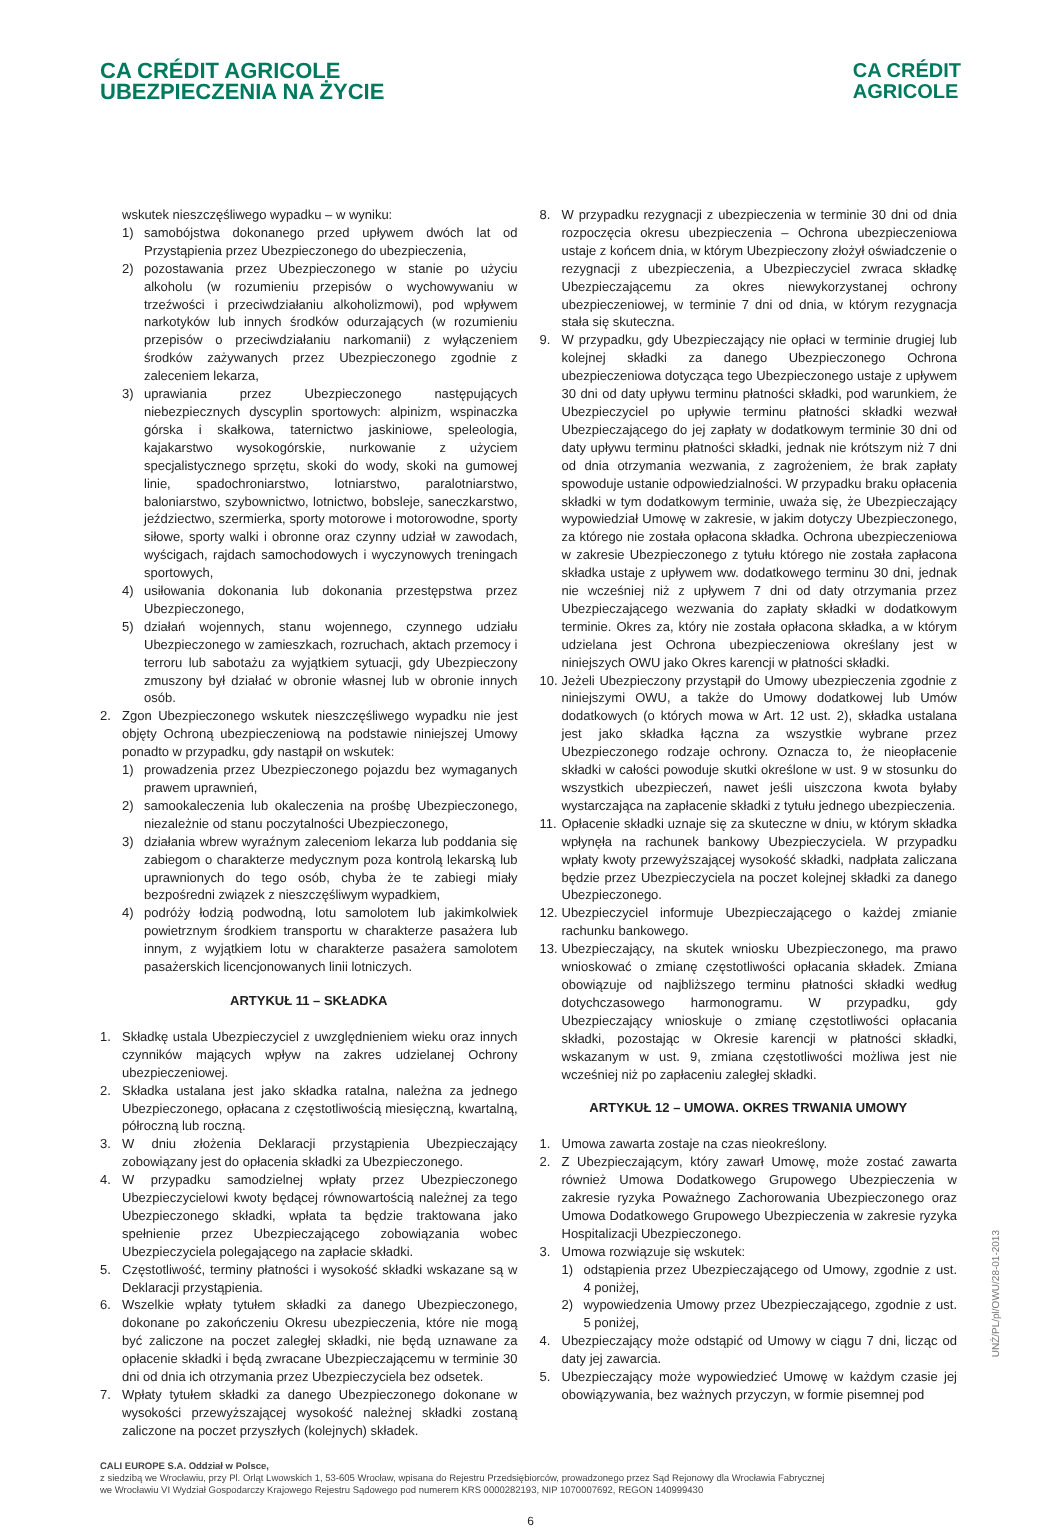CA CRÉDIT AGRICOLE
UBEZPIECZENIA NA ŻYCIE
CA CRÉDIT
AGRICOLE
wskutek nieszczęśliwego wypadku – w wyniku:
1) samobójstwa dokonanego przed upływem dwóch lat od Przystąpienia przez Ubezpieczonego do ubezpieczenia,
2) pozostawania przez Ubezpieczonego w stanie po użyciu alkoholu (w rozumieniu przepisów o wychowywaniu w trzeźwości i przeciwdziałaniu alkoholizmowi), pod wpływem narkotyków lub innych środków odurzających (w rozumieniu przepisów o przeciwdziałaniu narkomanii) z wyłączeniem środków zażywanych przez Ubezpieczonego zgodnie z zaleceniem lekarza,
3) uprawiania przez Ubezpieczonego następujących niebezpiecznych dyscyplin sportowych: alpinizm, wspinaczka górska i skałkowa, taternictwo jaskiniowe, speleologia, kajakarstwo wysokogórskie, nurkowanie z użyciem specjalistycznego sprzętu, skoki do wody, skoki na gumowej linie, spadochroniarstwo, lotniarstwo, paralotniarstwo, baloniarstwo, szybownictwo, lotnictwo, bobsleje, saneczkarstwo, jeździectwo, szermierka, sporty motorowe i motorowodne, sporty siłowe, sporty walki i obronne oraz czynny udział w zawodach, wyścigach, rajdach samochodowych i wyczynowych treningach sportowych,
4) usiłowania dokonania lub dokonania przestępstwa przez Ubezpieczonego,
5) działań wojennych, stanu wojennego, czynnego udziału Ubezpieczonego w zamieszkach, rozruchach, aktach przemocy i terroru lub sabotażu za wyjątkiem sytuacji, gdy Ubezpieczony zmuszony był działać w obronie własnej lub w obronie innych osób.
2. Zgon Ubezpieczonego wskutek nieszczęśliwego wypadku nie jest objęty Ochroną ubezpieczeniową na podstawie niniejszej Umowy ponadto w przypadku, gdy nastąpił on wskutek:
1) prowadzenia przez Ubezpieczonego pojazdu bez wymaganych prawem uprawnień,
2) samookaleczenia lub okaleczenia na prośbę Ubezpieczonego, niezależnie od stanu poczytalności Ubezpieczonego,
3) działania wbrew wyraźnym zaleceniom lekarza lub poddania się zabiegom o charakterze medycznym poza kontrolą lekarską lub uprawnionych do tego osób, chyba że te zabiegi miały bezpośredni związek z nieszczęśliwym wypadkiem,
4) podróży łodzią podwodną, lotu samolotem lub jakimkolwiek powietrznym środkiem transportu w charakterze pasażera lub innym, z wyjątkiem lotu w charakterze pasażera samolotem pasażerskich licencjonowanych linii lotniczych.
ARTYKUŁ 11 – SKŁADKA
1. Składkę ustala Ubezpieczyciel z uwzględnieniem wieku oraz innych czynników mających wpływ na zakres udzielanej Ochrony ubezpieczeniowej.
2. Składka ustalana jest jako składka ratalna, należna za jednego Ubezpieczonego, opłacana z częstotliwością miesięczną, kwartalną, półroczną lub roczną.
3. W dniu złożenia Deklaracji przystąpienia Ubezpieczający zobowiązany jest do opłacenia składki za Ubezpieczonego.
4. W przypadku samodzielnej wpłaty przez Ubezpieczonego Ubezpieczycielowi kwoty będącej równowartością należnej za tego Ubezpieczonego składki, wpłata ta będzie traktowana jako spełnienie przez Ubezpieczającego zobowiązania wobec Ubezpieczyciela polegającego na zapłacie składki.
5. Częstotliwość, terminy płatności i wysokość składki wskazane są w Deklaracji przystąpienia.
6. Wszelkie wpłaty tytułem składki za danego Ubezpieczonego, dokonane po zakończeniu Okresu ubezpieczenia, które nie mogą być zaliczone na poczet zaległej składki, nie będą uznawane za opłacenie składki i będą zwracane Ubezpieczającemu w terminie 30 dni od dnia ich otrzymania przez Ubezpieczyciela bez odsetek.
7. Wpłaty tytułem składki za danego Ubezpieczonego dokonane w wysokości przewyższającej wysokość należnej składki zostaną zaliczone na poczet przyszłych (kolejnych) składek.
8. W przypadku rezygnacji z ubezpieczenia w terminie 30 dni od dnia rozpoczęcia okresu ubezpieczenia – Ochrona ubezpieczeniowa ustaje z końcem dnia, w którym Ubezpieczony złożył oświadczenie o rezygnacji z ubezpieczenia, a Ubezpieczyciel zwraca składkę Ubezpieczającemu za okres niewykorzystanej ochrony ubezpieczeniowej, w terminie 7 dni od dnia, w którym rezygnacja stała się skuteczna.
9. W przypadku, gdy Ubezpieczający nie opłaci w terminie drugiej lub kolejnej składki za danego Ubezpieczonego Ochrona ubezpieczeniowa dotycząca tego Ubezpieczonego ustaje z upływem 30 dni od daty upływu terminu płatności składki, pod warunkiem, że Ubezpieczyciel po upływie terminu płatności składki wezwał Ubezpieczającego do jej zapłaty w dodatkowym terminie 30 dni od daty upływu terminu płatności składki, jednak nie krótszym niż 7 dni od dnia otrzymania wezwania, z zagrożeniem, że brak zapłaty spowoduje ustanie odpowiedzialności. W przypadku braku opłacenia składki w tym dodatkowym terminie, uważa się, że Ubezpieczający wypowiedział Umowę w zakresie, w jakim dotyczy Ubezpieczonego, za którego nie została opłacona składka. Ochrona ubezpieczeniowa w zakresie Ubezpieczonego z tytułu którego nie została zapłacona składka ustaje z upływem ww. dodatkowego terminu 30 dni, jednak nie wcześniej niż z upływem 7 dni od daty otrzymania przez Ubezpieczającego wezwania do zapłaty składki w dodatkowym terminie. Okres za, który nie została opłacona składka, a w którym udzielana jest Ochrona ubezpieczeniowa określany jest w niniejszych OWU jako Okres karencji w płatności składki.
10. Jeżeli Ubezpieczony przystąpił do Umowy ubezpieczenia zgodnie z niniejszymi OWU, a także do Umowy dodatkowej lub Umów dodatkowych (o których mowa w Art. 12 ust. 2), składka ustalana jest jako składka łączna za wszystkie wybrane przez Ubezpieczonego rodzaje ochrony. Oznacza to, że nieopłacenie składki w całości powoduje skutki określone w ust. 9 w stosunku do wszystkich ubezpieczeń, nawet jeśli uiszczona kwota byłaby wystarczająca na zapłacenie składki z tytułu jednego ubezpieczenia.
11. Opłacenie składki uznaje się za skuteczne w dniu, w którym składka wpłynęła na rachunek bankowy Ubezpieczyciela. W przypadku wpłaty kwoty przewyższającej wysokość składki, nadpłata zaliczana będzie przez Ubezpieczyciela na poczet kolejnej składki za danego Ubezpieczonego.
12. Ubezpieczyciel informuje Ubezpieczającego o każdej zmianie rachunku bankowego.
13. Ubezpieczający, na skutek wniosku Ubezpieczonego, ma prawo wnioskować o zmianę częstotliwości opłacania składek. Zmiana obowiązuje od najbliższego terminu płatności składki według dotychczasowego harmonogramu. W przypadku, gdy Ubezpieczający wnioskuje o zmianę częstotliwości opłacania składki, pozostając w Okresie karencji w płatności składki, wskazanym w ust. 9, zmiana częstotliwości możliwa jest nie wcześniej niż po zapłaceniu zaległej składki.
ARTYKUŁ 12 – UMOWA. OKRES TRWANIA UMOWY
1. Umowa zawarta zostaje na czas nieokreślony.
2. Z Ubezpieczającym, który zawarł Umowę, może zostać zawarta również Umowa Dodatkowego Grupowego Ubezpieczenia w zakresie ryzyka Poważnego Zachorowania Ubezpieczonego oraz Umowa Dodatkowego Grupowego Ubezpieczenia w zakresie ryzyka Hospitalizacji Ubezpieczonego.
3. Umowa rozwiązuje się wskutek:
1) odstąpienia przez Ubezpieczającego od Umowy, zgodnie z ust. 4 poniżej,
2) wypowiedzenia Umowy przez Ubezpieczającego, zgodnie z ust. 5 poniżej,
4. Ubezpieczający może odstąpić od Umowy w ciągu 7 dni, licząc od daty jej zawarcia.
5. Ubezpieczający może wypowiedzieć Umowę w każdym czasie jej obowiązywania, bez ważnych przyczyn, w formie pisemnej pod
UNŻ/PL/pl/OWU/28-01-2013
CALI EUROPE S.A. Oddział w Polsce,
z siedzibą we Wrocławiu, przy Pl. Orląt Lwowskich 1, 53-605 Wrocław, wpisana do Rejestru Przedsiębiorców, prowadzonego przez Sąd Rejonowy dla Wrocławia Fabrycznej
we Wrocławiu VI Wydział Gospodarczy Krajowego Rejestru Sądowego pod numerem KRS 0000282193, NIP 1070007692, REGON 140999430
6